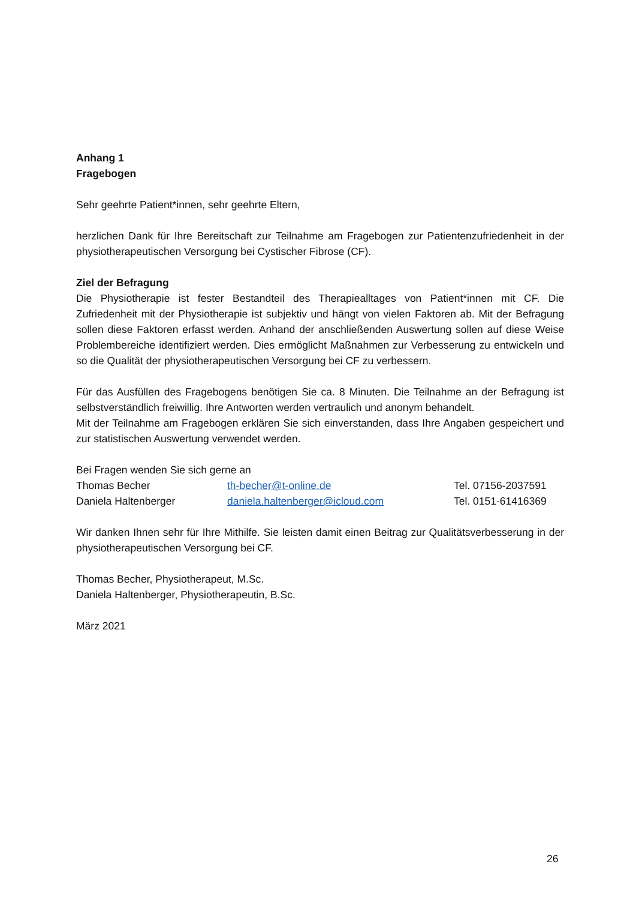Anhang 1
Fragebogen
Sehr geehrte Patient*innen, sehr geehrte Eltern,
herzlichen Dank für Ihre Bereitschaft zur Teilnahme am Fragebogen zur Patientenzufriedenheit in der physiotherapeutischen Versorgung bei Cystischer Fibrose (CF).
Ziel der Befragung
Die Physiotherapie ist fester Bestandteil des Therapiealltages von Patient*innen mit CF. Die Zufriedenheit mit der Physiotherapie ist subjektiv und hängt von vielen Faktoren ab. Mit der Befragung sollen diese Faktoren erfasst werden. Anhand der anschließenden Auswertung sollen auf diese Weise Problembereiche identifiziert werden. Dies ermöglicht Maßnahmen zur Verbesserung zu entwickeln und so die Qualität der physiotherapeutischen Versorgung bei CF zu verbessern.
Für das Ausfüllen des Fragebogens benötigen Sie ca. 8 Minuten. Die Teilnahme an der Befragung ist selbstverständlich freiwillig. Ihre Antworten werden vertraulich und anonym behandelt.
Mit der Teilnahme am Fragebogen erklären Sie sich einverstanden, dass Ihre Angaben gespeichert und zur statistischen Auswertung verwendet werden.
Bei Fragen wenden Sie sich gerne an
| Thomas Becher | th-becher@t-online.de | Tel. 07156-2037591 |
| Daniela Haltenberger | daniela.haltenberger@icloud.com | Tel. 0151-61416369 |
Wir danken Ihnen sehr für Ihre Mithilfe. Sie leisten damit einen Beitrag zur Qualitätsverbesserung in der physiotherapeutischen Versorgung bei CF.
Thomas Becher, Physiotherapeut, M.Sc.
Daniela Haltenberger, Physiotherapeutin, B.Sc.
März 2021
26